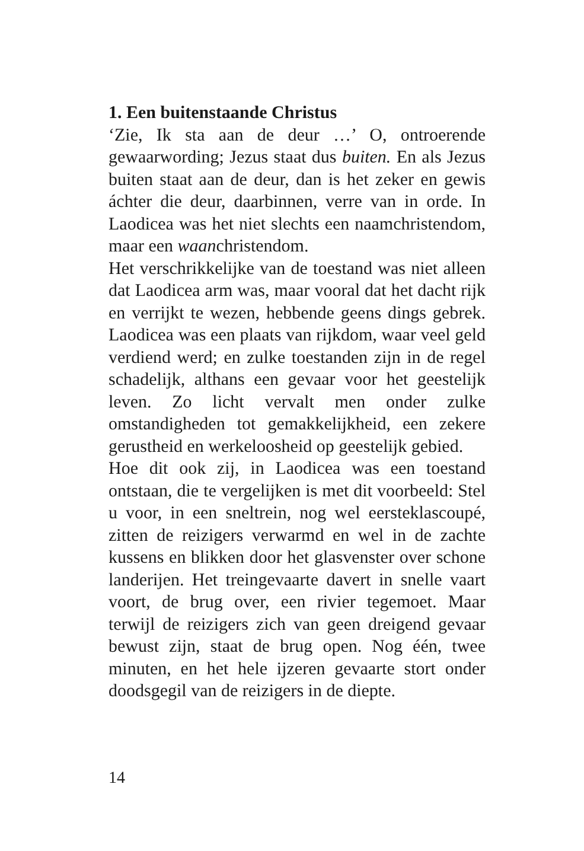1. Een buitenstaande Christus
‘Zie, Ik sta aan de deur …’ O, ontroerende gewaarwording; Jezus staat dus buiten. En als Jezus buiten staat aan de deur, dan is het zeker en gewis áchter die deur, daarbinnen, verre van in orde. In Laodicea was het niet slechts een naamchristendom, maar een waanchristendom.
Het verschrikkelijke van de toestand was niet alleen dat Laodicea arm was, maar vooral dat het dacht rijk en verrijkt te wezen, hebbende geens dings gebrek. Laodicea was een plaats van rijkdom, waar veel geld verdiend werd; en zulke toestanden zijn in de regel schadelijk, althans een gevaar voor het geestelijk leven. Zo licht vervalt men onder zulke omstandigheden tot gemakkelijkheid, een zekere gerustheid en werkeloosheid op geestelijk gebied.
Hoe dit ook zij, in Laodicea was een toestand ontstaan, die te vergelijken is met dit voorbeeld: Stel u voor, in een sneltrein, nog wel eersteklascoupé, zitten de reizigers verwarmd en wel in de zachte kussens en blikken door het glasvenster over schone landerijen. Het treingevaarte davert in snelle vaart voort, de brug over, een rivier tegemoet. Maar terwijl de reizigers zich van geen dreigend gevaar bewust zijn, staat de brug open. Nog één, twee minuten, en het hele ijzeren gevaarte stort onder doodsgegil van de reizigers in de diepte.
14